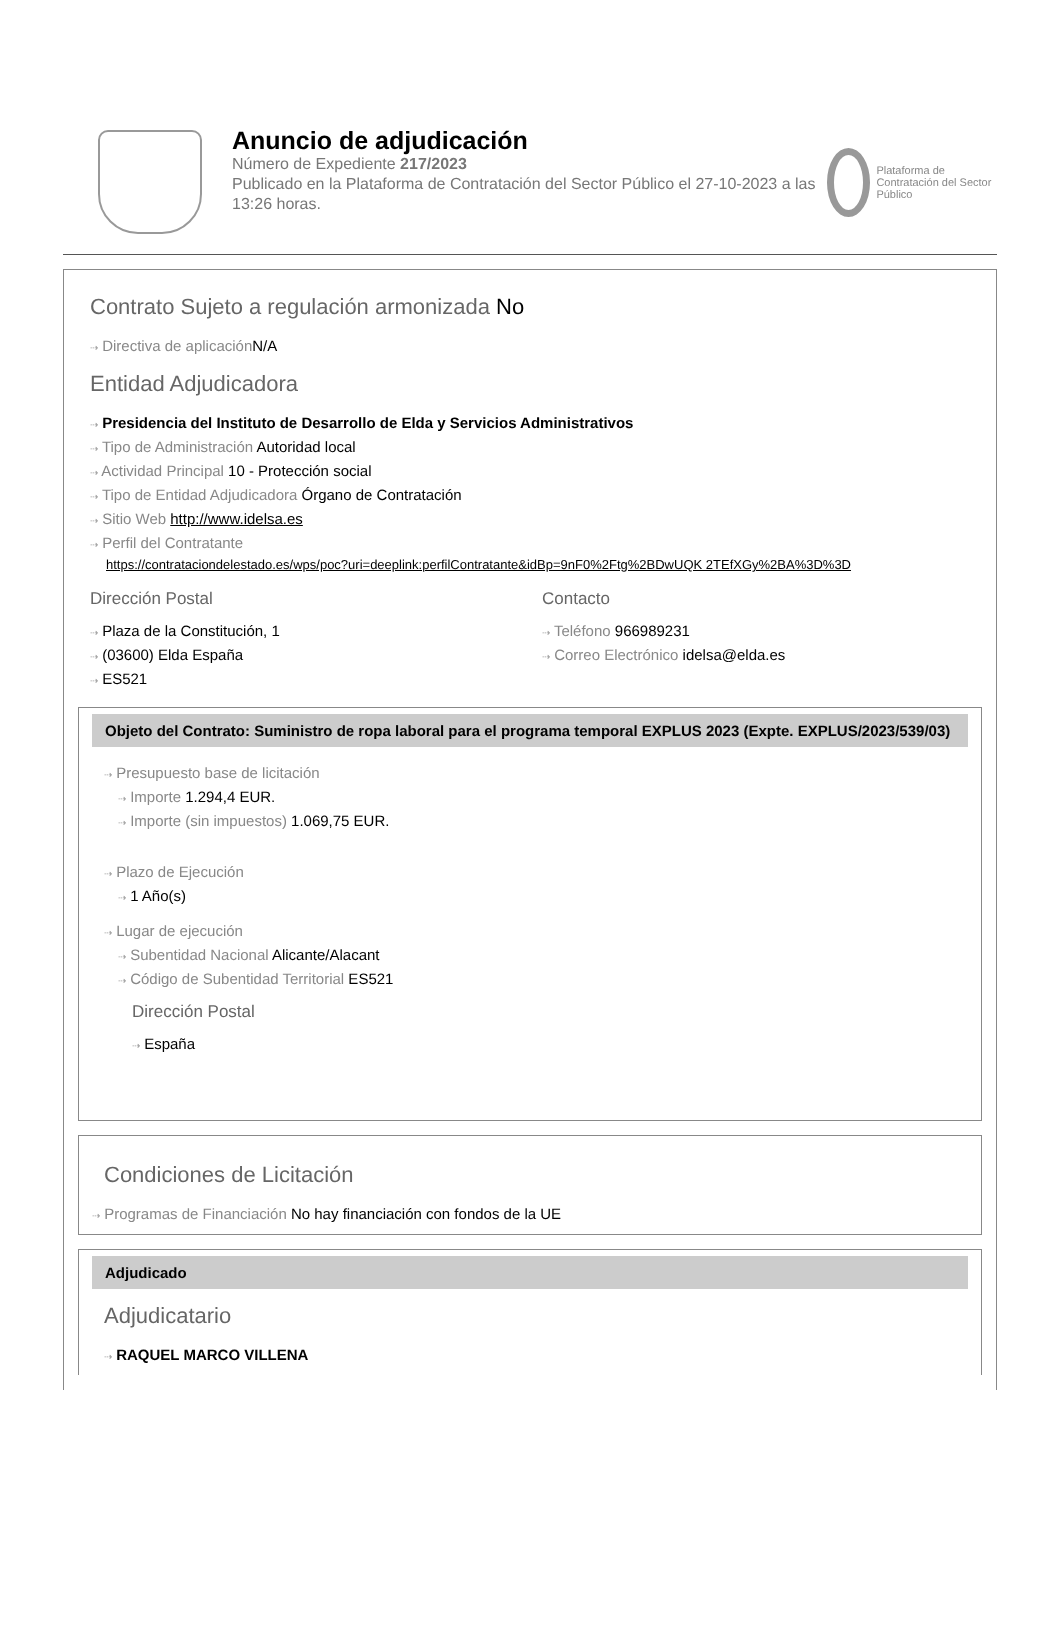Anuncio de adjudicación
Número de Expediente 217/2023
Publicado en la Plataforma de Contratación del Sector Público el 27-10-2023 a las 13:26 horas.
Plataforma de Contratación del Sector Público
Contrato Sujeto a regulación armonizada No
⇢ Directiva de aplicación N/A
Entidad Adjudicadora
⇢ Presidencia del Instituto de Desarrollo de Elda y Servicios Administrativos
⇢ Tipo de Administración Autoridad local
⇢ Actividad Principal 10 - Protección social
⇢ Tipo de Entidad Adjudicadora Órgano de Contratación
⇢ Sitio Web http://www.idelsa.es
⇢ Perfil del Contratante
https://contrataciondelestado.es/wps/poc?uri=deeplink:perfilContratante&idBp=9nF0%2Ftg%2BDwUQK 2TEfXGy%2BA%3D%3D
Dirección Postal
⇢ Plaza de la Constitución, 1
⇢ (03600) Elda España
⇢ ES521
Contacto
⇢ Teléfono 966989231
⇢ Correo Electrónico idelsa@elda.es
Objeto del Contrato: Suministro de ropa laboral para el programa temporal EXPLUS 2023 (Expte. EXPLUS/2023/539/03)
⇢ Presupuesto base de licitación
⇢ Importe 1.294,4 EUR.
⇢ Importe (sin impuestos) 1.069,75 EUR.
⇢ Plazo de Ejecución
⇢ 1 Año(s)
⇢ Lugar de ejecución
⇢ Subentidad Nacional Alicante/Alacant
⇢ Código de Subentidad Territorial ES521
Dirección Postal
⇢ España
Condiciones de Licitación
⇢ Programas de Financiación No hay financiación con fondos de la UE
Adjudicado
Adjudicatario
⇢ RAQUEL MARCO VILLENA